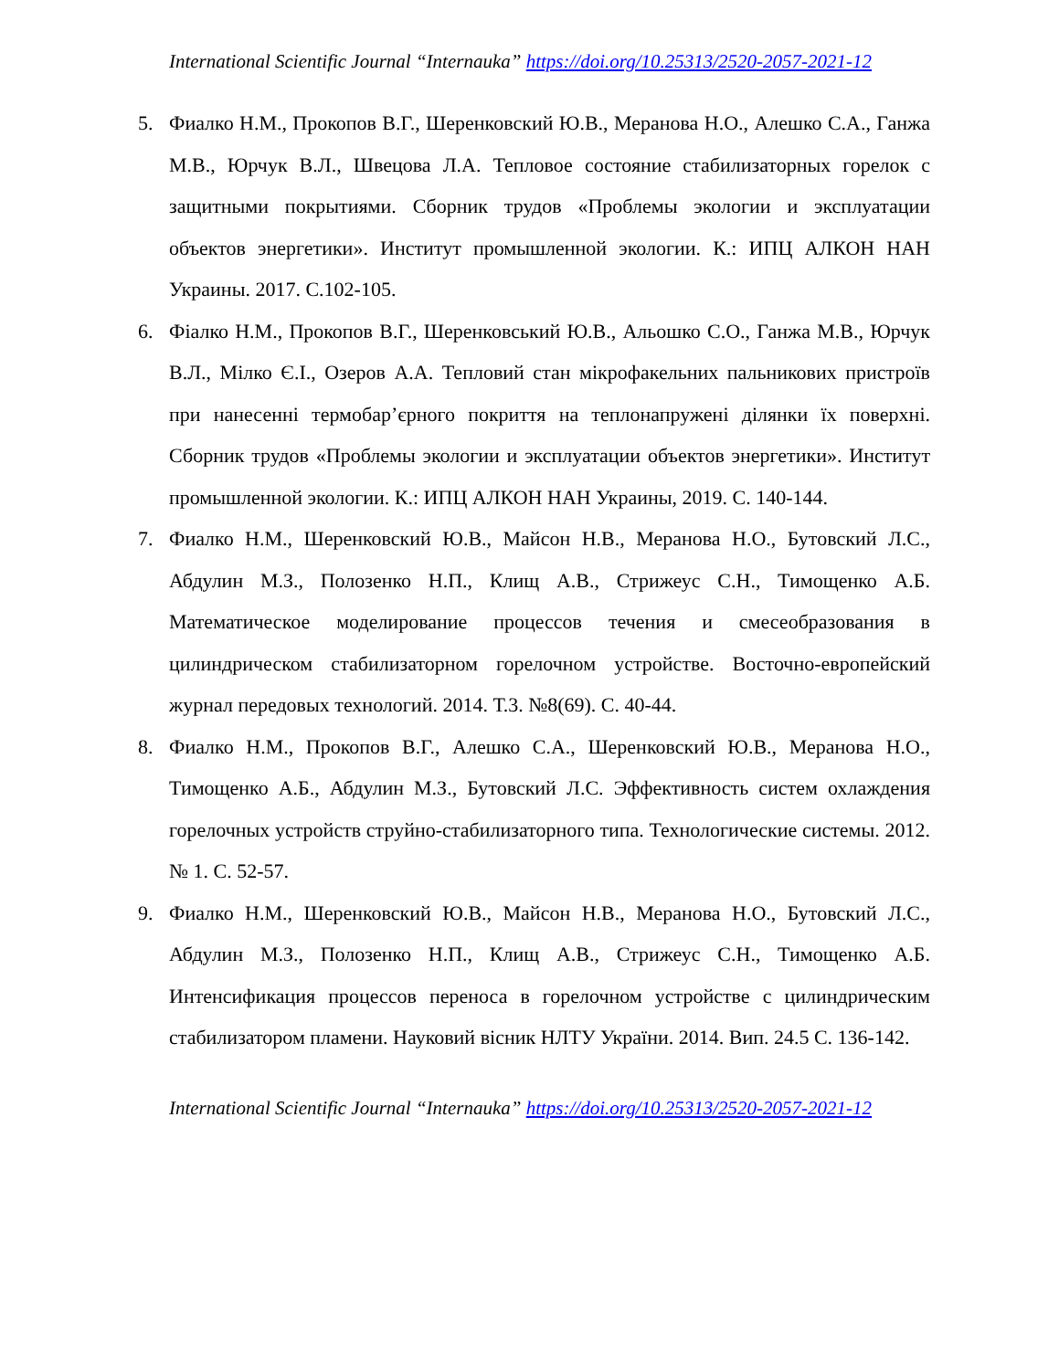International Scientific Journal “Internauka” https://doi.org/10.25313/2520-2057-2021-12
5. Фиалко Н.М., Прокопов В.Г., Шеренковский Ю.В., Меранова Н.О., Алешко С.А., Ганжа М.В., Юрчук В.Л., Швецова Л.А. Тепловое состояние стабилизаторных горелок с защитными покрытиями. Сборник трудов «Проблемы экологии и эксплуатации объектов энергетики». Институт промышленной экологии. К.: ИПЦ АЛКОН НАН Украины. 2017. С.102-105.
6. Фіалко Н.М., Прокопов В.Г., Шеренковський Ю.В., Альошко С.О., Ганжа М.В., Юрчук В.Л., Мілко Є.І., Озеров А.А. Тепловий стан мікрофакельних пальникових пристроїв при нанесенні термобар’єрного покриття на теплонапружені ділянки їх поверхні. Сборник трудов «Проблемы экологии и эксплуатации объектов энергетики». Институт промышленной экологии. К.: ИПЦ АЛКОН НАН Украины, 2019. С. 140-144.
7. Фиалко Н.М., Шеренковский Ю.В., Майсон Н.В., Меранова Н.О., Бутовский Л.С., Абдулин М.З., Полозенко Н.П., Клищ А.В., Стрижеус С.Н., Тимощенко А.Б. Математическое моделирование процессов течения и смесеобразования в цилиндрическом стабилизаторном горелочном устройстве. Восточно-европейский журнал передовых технологий. 2014. Т.3. №8(69). С. 40-44.
8. Фиалко Н.М., Прокопов В.Г., Алешко С.А., Шеренковский Ю.В., Меранова Н.О., Тимощенко А.Б., Абдулин М.З., Бутовский Л.С. Эффективность систем охлаждения горелочных устройств струйно-стабилизаторного типа. Технологические системы. 2012. № 1. С. 52-57.
9. Фиалко Н.М., Шеренковский Ю.В., Майсон Н.В., Меранова Н.О., Бутовский Л.С., Абдулин М.З., Полозенко Н.П., Клищ А.В., Стрижеус С.Н., Тимощенко А.Б. Интенсификация процессов переноса в горелочном устройстве с цилиндрическим стабилизатором пламени. Науковий вісник НЛТУ України. 2014. Вип. 24.5 С. 136-142.
International Scientific Journal “Internauka” https://doi.org/10.25313/2520-2057-2021-12